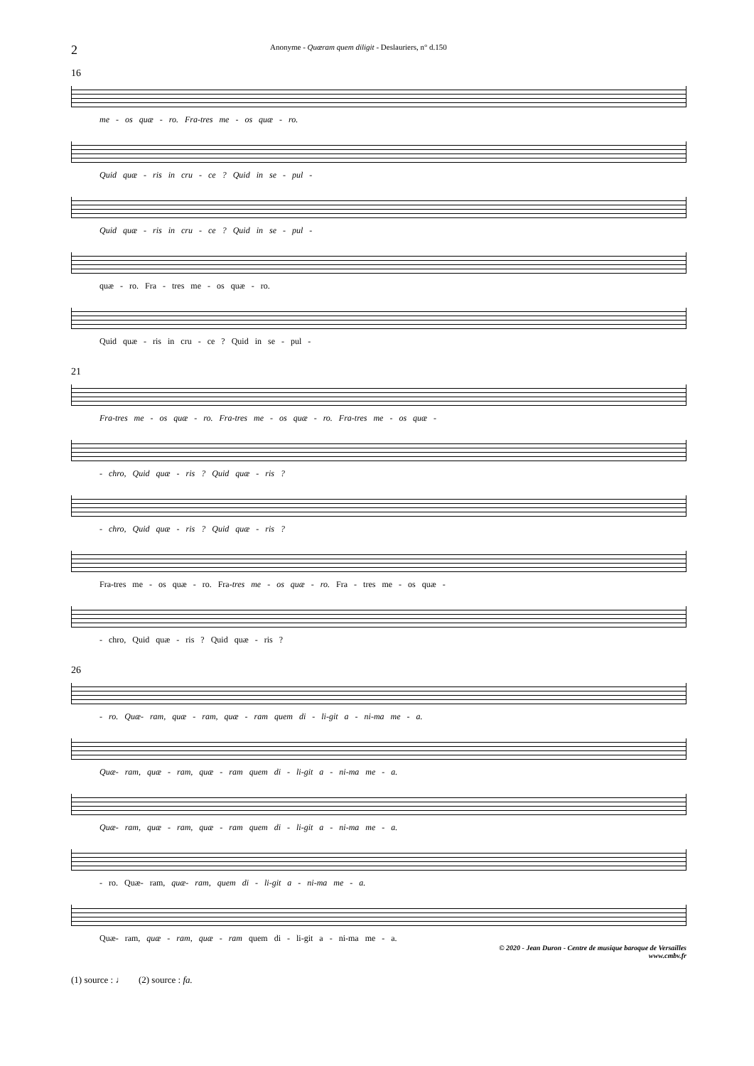2
Anonyme - Quæram quem diligit - Deslauriers, n° d.150
16
me - os quæ - ro. Fra-tres me - os quæ - ro.
Quid quæ - ris in cru - ce ? Quid in se - pul -
Quid quæ - ris in cru - ce ? Quid in se - pul -
quæ - ro. Fra - tres me - os quæ - ro.
Quid quæ - ris in cru - ce ? Quid in se - pul -
21
Fra-tres me - os quæ - ro. Fra-tres me - os quæ - ro. Fra-tres me - os quæ -
- chro, Quid quæ - ris ? Quid quæ - ris ?
- chro, Quid quæ - ris ? Quid quæ - ris ?
Fra-tres me - os quæ - ro. Fra-tres me - os quæ - ro. Fra - tres me - os quæ -
- chro, Quid quæ - ris ? Quid quæ - ris ?
26
- ro. Quæ- ram, quæ - ram, quæ - ram quem di - li-git a - ni-ma me - a.
Quæ- ram, quæ - ram, quæ - ram quem di - li-git a - ni-ma me - a.
Quæ- ram, quæ - ram, quæ - ram quem di - li-git a - ni-ma me - a.
- ro. Quæ- ram, quæ- ram, quem di - li-git a - ni-ma me - a.
Quæ- ram, quæ - ram, quæ - ram quem di - li-git a - ni-ma me - a.
(1) source : ♩ (2) source : fa.
© 2020 - Jean Duron - Centre de musique baroque de Versailles
www.cmbv.fr